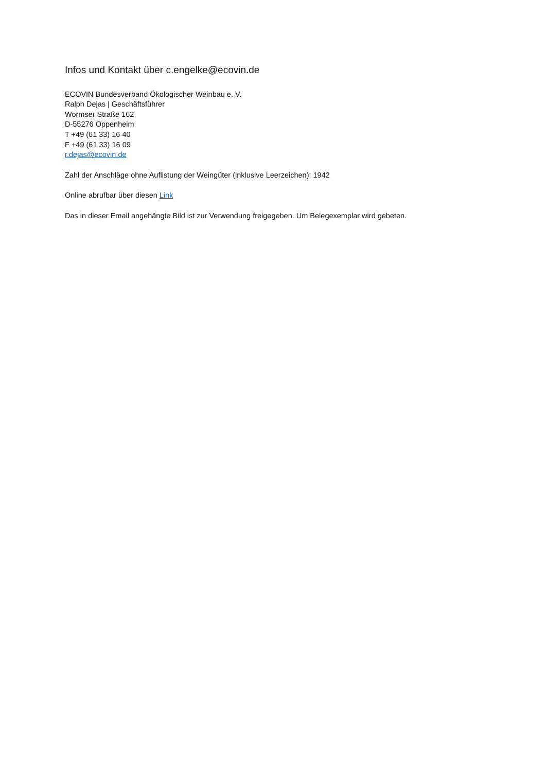Infos und Kontakt über c.engelke@ecovin.de
ECOVIN Bundesverband Ökologischer Weinbau e. V.
Ralph Dejas | Geschäftsführer
Wormser Straße 162
D-55276 Oppenheim
T +49 (61 33) 16 40
F +49 (61 33) 16 09
r.dejas@ecovin.de
Zahl der Anschläge ohne Auflistung der Weingüter (inklusive Leerzeichen): 1942
Online abrufbar über diesen Link
Das in dieser Email angehängte Bild ist zur Verwendung freigegeben. Um Belegexemplar wird gebeten.